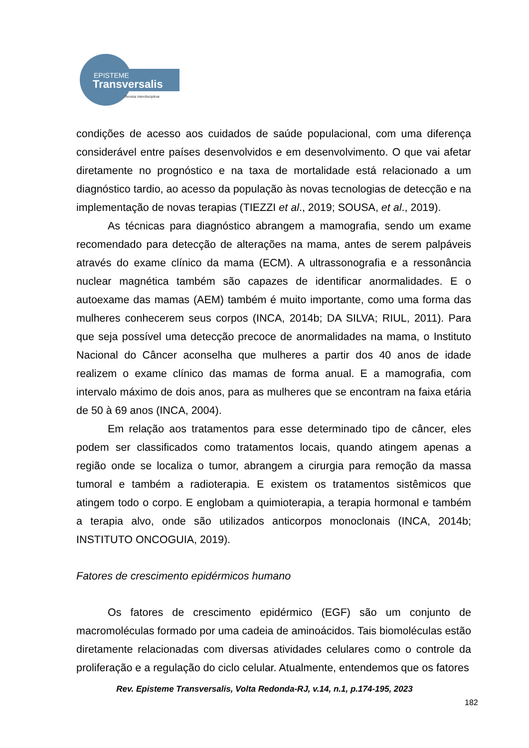EPISTEME
Transversalis
Revista Interdisciplinar
condições de acesso aos cuidados de saúde populacional, com uma diferença considerável entre países desenvolvidos e em desenvolvimento. O que vai afetar diretamente no prognóstico e na taxa de mortalidade está relacionado a um diagnóstico tardio, ao acesso da população às novas tecnologias de detecção e na implementação de novas terapias (TIEZZI et al., 2019; SOUSA, et al., 2019).
As técnicas para diagnóstico abrangem a mamografia, sendo um exame recomendado para detecção de alterações na mama, antes de serem palpáveis através do exame clínico da mama (ECM). A ultrassonografia e a ressonância nuclear magnética também são capazes de identificar anormalidades. E o autoexame das mamas (AEM) também é muito importante, como uma forma das mulheres conhecerem seus corpos (INCA, 2014b; DA SILVA; RIUL, 2011). Para que seja possível uma detecção precoce de anormalidades na mama, o Instituto Nacional do Câncer aconselha que mulheres a partir dos 40 anos de idade realizem o exame clínico das mamas de forma anual. E a mamografia, com intervalo máximo de dois anos, para as mulheres que se encontram na faixa etária de 50 à 69 anos (INCA, 2004).
Em relação aos tratamentos para esse determinado tipo de câncer, eles podem ser classificados como tratamentos locais, quando atingem apenas a região onde se localiza o tumor, abrangem a cirurgia para remoção da massa tumoral e também a radioterapia. E existem os tratamentos sistêmicos que atingem todo o corpo. E englobam a quimioterapia, a terapia hormonal e também a terapia alvo, onde são utilizados anticorpos monoclonais (INCA, 2014b; INSTITUTO ONCOGUIA, 2019).
Fatores de crescimento epidérmicos humano
Os fatores de crescimento epidérmico (EGF) são um conjunto de macromoléculas formado por uma cadeia de aminoácidos. Tais biomoléculas estão diretamente relacionadas com diversas atividades celulares como o controle da proliferação e a regulação do ciclo celular. Atualmente, entendemos que os fatores
Rev. Episteme Transversalis, Volta Redonda-RJ, v.14, n.1, p.174-195, 2023
182